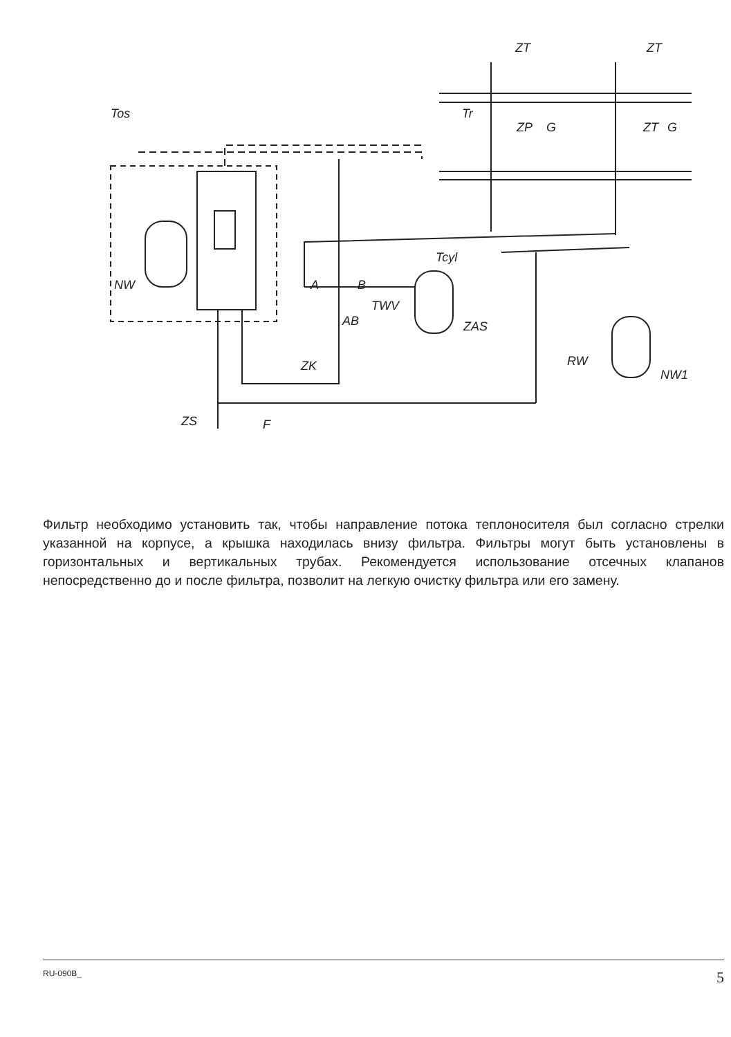Tos
Tr
ZT
ZT
ZP
G
ZT
G
Tcyl
NW
A
B
TWV
AB
ZAS
ZK
RW
NW1
ZS
F
Фильтр необходимо установить так, чтобы направление потока теплоносителя был согласно стрелки указанной на корпусе, а крышка находилась внизу фильтра. Фильтры могут быть установлены в горизонтальных и вертикальных трубах. Рекомендуется использование отсечных клапанов непосредственно до и после фильтра, позволит на легкую очистку фильтра или его замену.
RU-090B_ 5